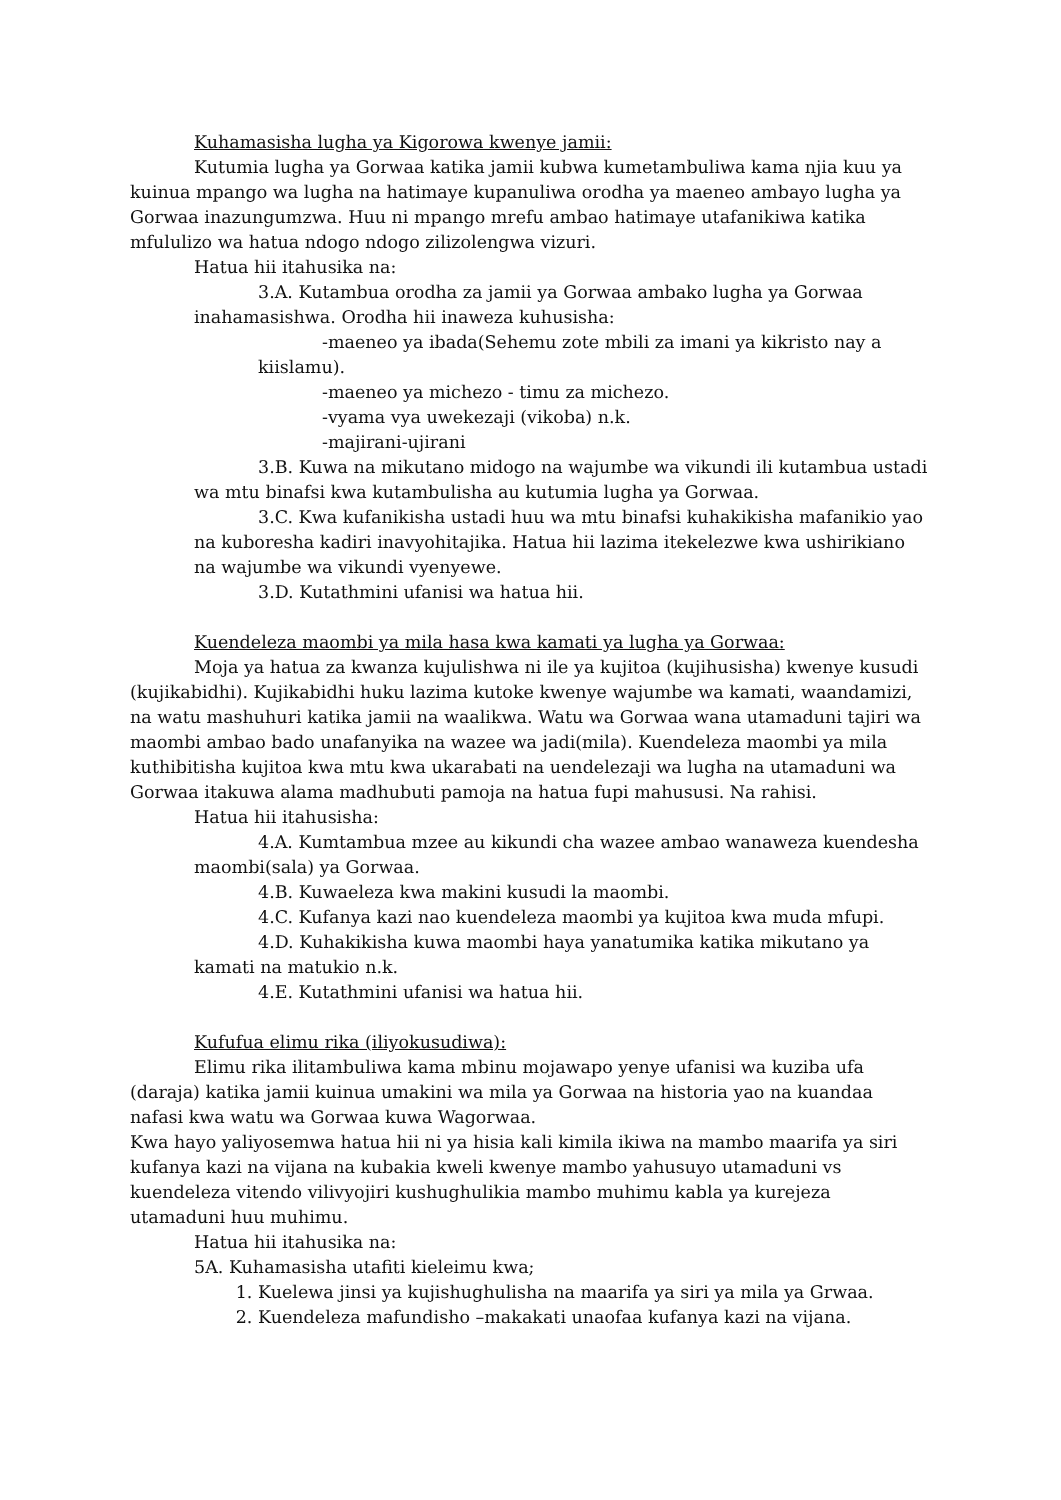Kuhamasisha lugha ya Kigorowa kwenye jamii:
Kutumia lugha ya Gorwaa katika jamii kubwa kumetambuliwa kama njia kuu ya kuinua mpango wa lugha na hatimaye kupanuliwa orodha ya maeneo ambayo lugha ya Gorwaa inazungumzwa. Huu ni mpango mrefu ambao hatimaye utafanikiwa katika mfululizo wa hatua ndogo ndogo zilizolengwa vizuri.
Hatua hii itahusika na:
3.A. Kutambua orodha za jamii ya Gorwaa ambako lugha ya Gorwaa inahamasishwa. Orodha hii inaweza kuhusisha:
-maeneo ya ibada(Sehemu zote mbili za imani ya kikristo nay a kiislamu).
-maeneo ya michezo - timu za michezo.
-vyama vya uwekezaji (vikoba) n.k.
-majirani-ujirani
3.B. Kuwa na mikutano midogo na wajumbe wa vikundi ili kutambua ustadi wa mtu binafsi kwa kutambulisha au kutumia lugha ya Gorwaa.
3.C. Kwa kufanikisha ustadi huu wa mtu binafsi kuhakikisha mafanikio yao na kuboresha kadiri inavyohitajika. Hatua hii lazima itekelezwe kwa ushirikiano na wajumbe wa vikundi vyenyewe.
3.D. Kutathmini ufanisi wa hatua hii.
Kuendeleza maombi ya mila hasa kwa kamati ya lugha ya Gorwaa:
Moja ya hatua za kwanza kujulishwa ni ile ya kujitoa (kujihusisha) kwenye kusudi (kujikabidhi). Kujikabidhi huku lazima kutoke kwenye wajumbe wa kamati, waandamizi, na watu mashuhuri katika jamii na waalikwa. Watu wa Gorwaa wana utamaduni tajiri wa maombi ambao bado unafanyika na wazee wa jadi(mila). Kuendeleza maombi ya mila kuthibitisha kujitoa kwa mtu kwa ukarabati na uendelezaji wa lugha na utamaduni wa Gorwaa itakuwa alama madhubuti pamoja na hatua fupi mahususi. Na rahisi.
Hatua hii itahusisha:
4.A. Kumtambua mzee au kikundi cha wazee ambao wanaweza kuendesha maombi(sala) ya Gorwaa.
4.B. Kuwaeleza kwa makini kusudi la maombi.
4.C. Kufanya kazi nao kuendeleza maombi ya kujitoa kwa muda mfupi.
4.D. Kuhakikisha kuwa maombi haya yanatumika katika mikutano ya kamati na matukio n.k.
4.E. Kutathmini ufanisi wa hatua hii.
Kufufua elimu rika (iliyokusudiwa):
Elimu rika ilitambuliwa kama mbinu mojawapo yenye ufanisi wa kuziba ufa (daraja) katika jamii kuinua umakini wa mila ya Gorwaa na historia yao na kuandaa nafasi kwa watu wa Gorwaa kuwa Wagorwaa.
Kwa hayo yaliyosemwa hatua hii ni ya hisia kali kimila ikiwa na mambo maarifa ya siri kufanya kazi na vijana na kubakia kweli kwenye mambo yahusuyo utamaduni vs kuendeleza vitendo vilivyojiri kushughulikia mambo muhimu kabla ya kurejeza utamaduni huu muhimu.
Hatua hii itahusika na:
5A. Kuhamasisha utafiti kieleimu kwa;
1. Kuelewa jinsi ya kujishughulisha na maarifa ya siri ya mila ya Grwaa.
2. Kuendeleza mafundisho –makakati unaofaa kufanya kazi na vijana.